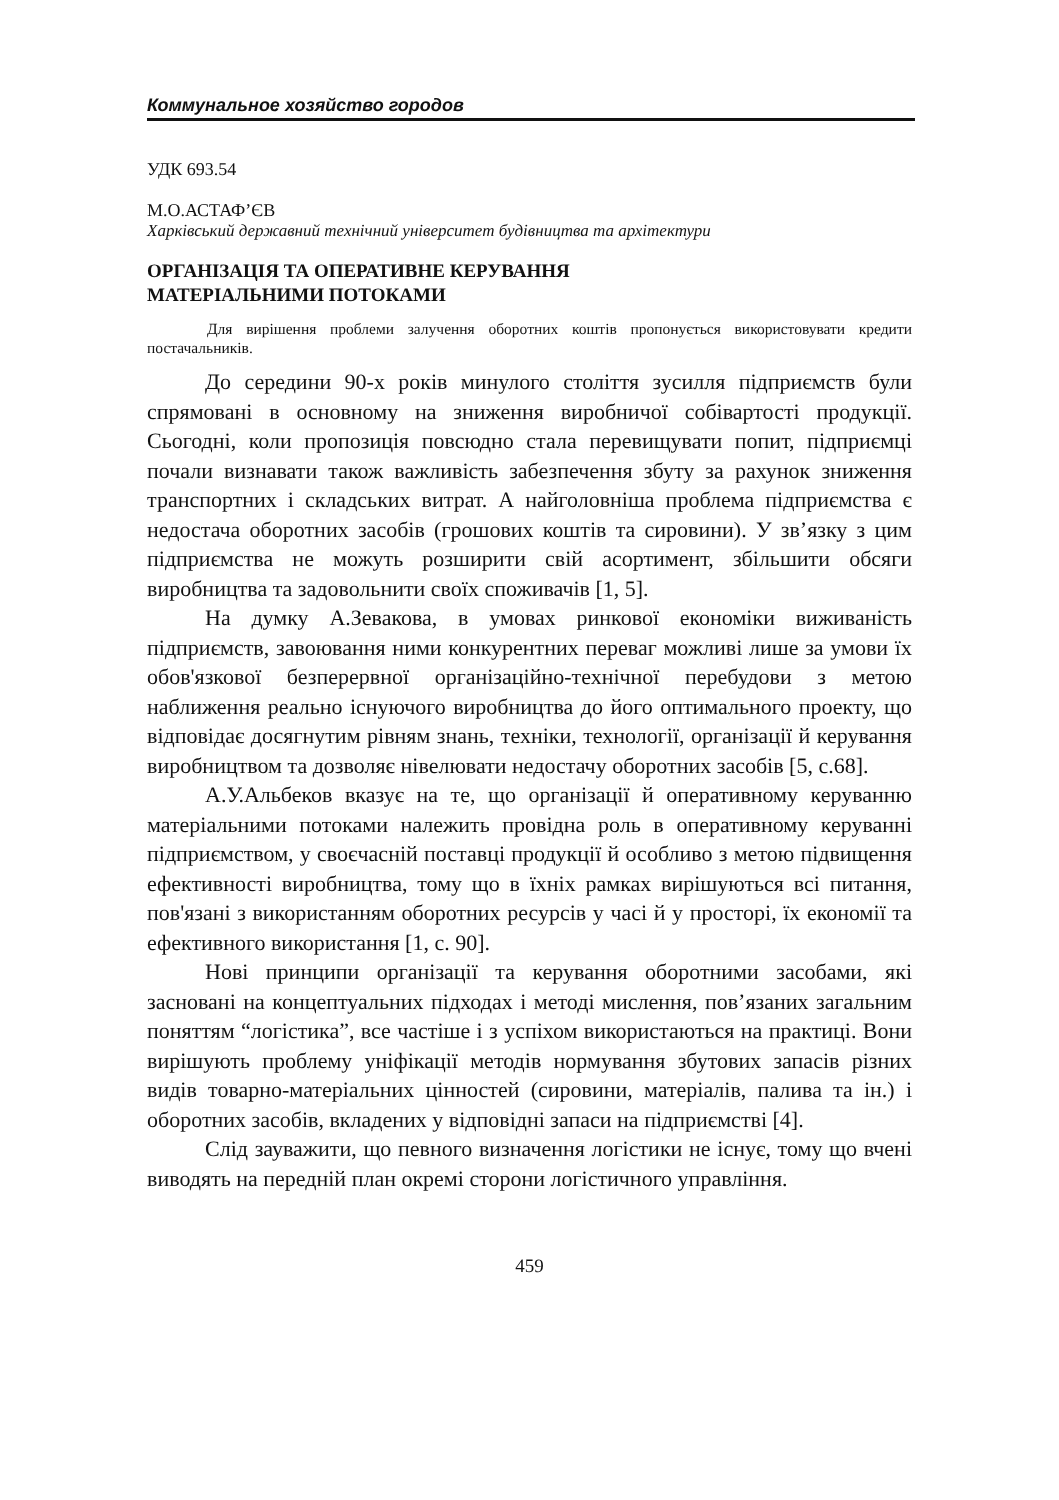Коммунальное хозяйство городов
УДК 693.54
М.О.АСТАФ’ЄВ
Харківський державний технічний університет будівництва та архітектури
ОРГАНІЗАЦІЯ ТА ОПЕРАТИВНЕ КЕРУВАННЯ
МАТЕРІАЛЬНИМИ ПОТОКАМИ
Для вирішення проблеми залучення оборотних коштів пропонується використовувати кредити постачальників.
До середини 90-х років минулого століття зусилля підприємств були спрямовані в основному на зниження виробничої собівартості продукції. Сьогодні, коли пропозиція повсюдно стала перевищувати попит, підприємці почали визнавати також важливість забезпечення збуту за рахунок зниження транспортних і складських витрат. А найголовніша проблема підприємства є недостача оборотних засобів (грошових коштів та сировини). У зв’язку з цим підприємства не можуть розширити свій асортимент, збільшити обсяги виробництва та задовольнити своїх споживачів [1, 5].
На думку А.Зевакова, в умовах ринкової економіки виживаність підприємств, завоювання ними конкурентних переваг можливі лише за умови їх обов'язкової безперервної організаційно-технічної перебудови з метою наближення реально існуючого виробництва до його оптимального проекту, що відповідає досягнутим рівням знань, техніки, технології, організації й керування виробництвом та дозволяє нівелювати недостачу оборотних засобів [5, с.68].
А.У.Альбеков вказує на те, що організації й оперативному керуванню матеріальними потоками належить провідна роль в оперативному керуванні підприємством, у своєчасній поставці продукції й особливо з метою підвищення ефективності виробництва, тому що в їхніх рамках вирішуються всі питання, пов'язані з використанням оборотних ресурсів у часі й у просторі, їх економії та ефективного використання [1, с. 90].
Нові принципи організації та керування оборотними засобами, які засновані на концептуальних підходах і методі мислення, пов’язаних загальним поняттям “логістика”, все частіше і з успіхом використаються на практиці. Вони вирішують проблему уніфікації методів нормування збутових запасів різних видів товарно-матеріальних цінностей (сировини, матеріалів, палива та ін.) і оборотних засобів, вкладених у відповідні запаси на підприємстві [4].
Слід зауважити, що певного визначення логістики не існує, тому що вчені виводять на передній план окремі сторони логістичного управління.
459